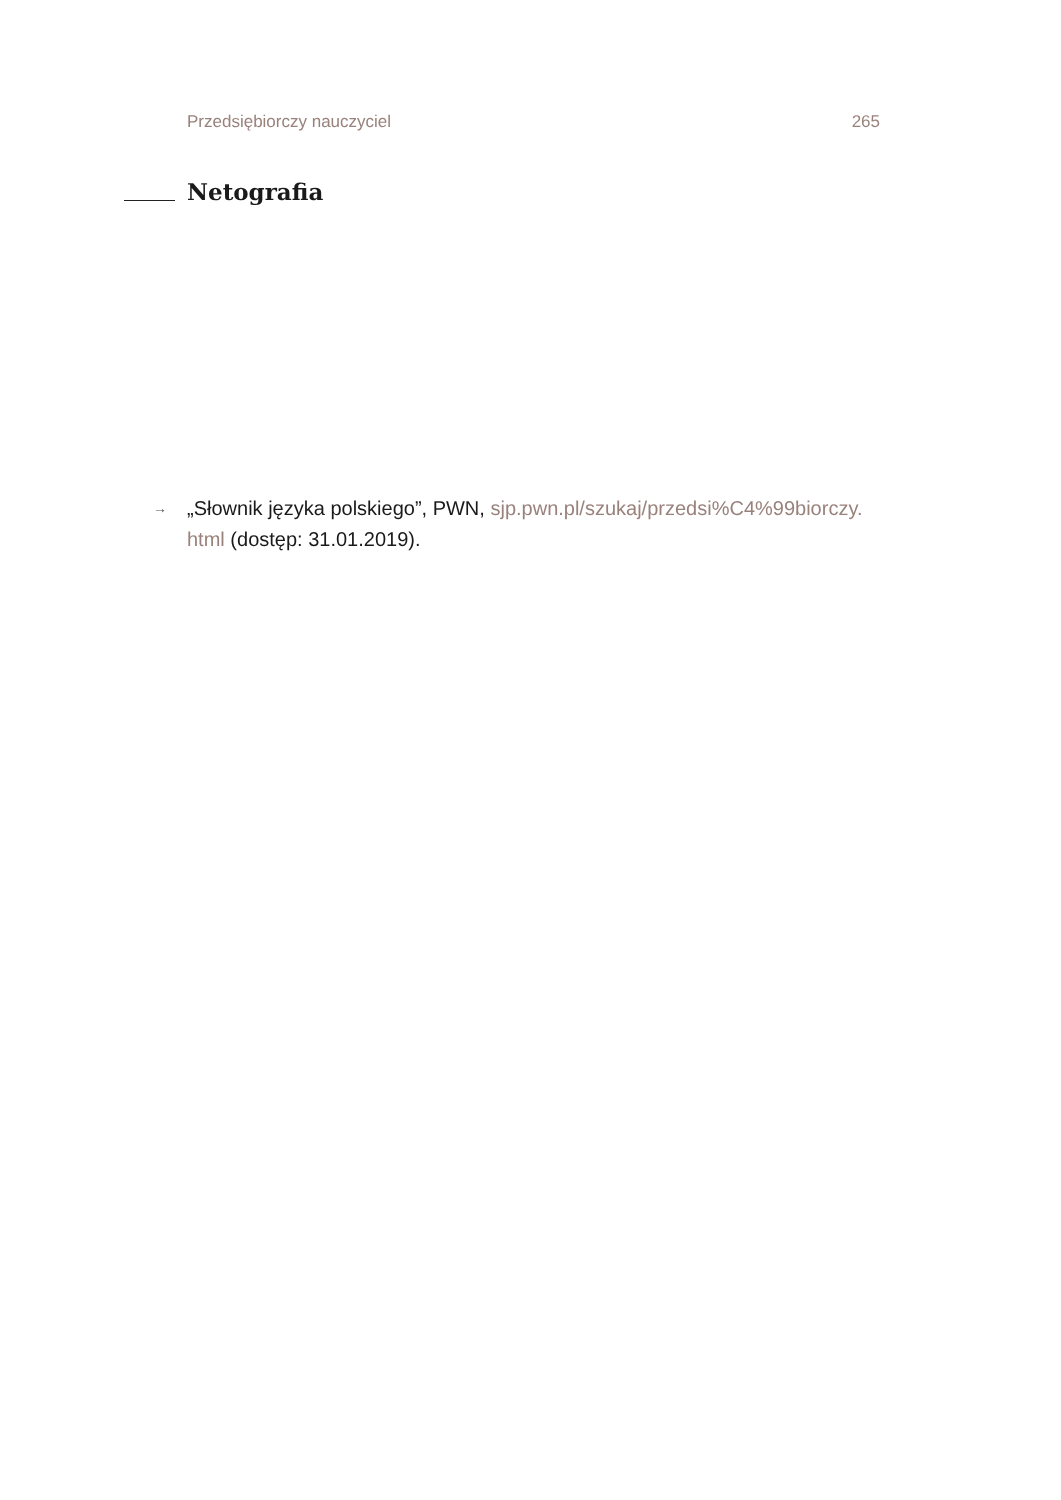Przedsiębiorczy nauczyciel 265
Netografia
→ „Słownik języka polskiego”, PWN, sjp.pwn.pl/szukaj/przedsi%C4%99biorczy.
html (dostęp: 31.01.2019).